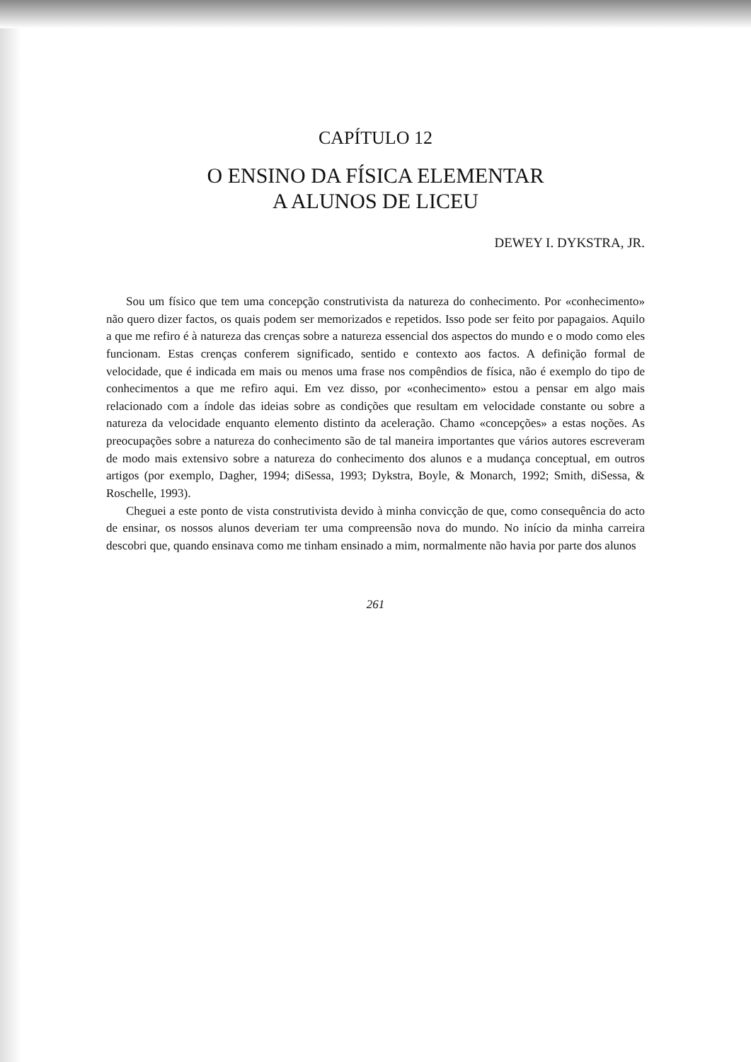CAPÍTULO 12
O ENSINO DA FÍSICA ELEMENTAR
A ALUNOS DE LICEU
DEWEY I. DYKSTRA, JR.
Sou um físico que tem uma concepção construtivista da natureza do conhecimento. Por «conhecimento» não quero dizer factos, os quais podem ser memorizados e repetidos. Isso pode ser feito por papagaios. Aquilo a que me refiro é à natureza das crenças sobre a natureza essencial dos aspectos do mundo e o modo como eles funcionam. Estas crenças conferem significado, sentido e contexto aos factos. A definição formal de velocidade, que é indicada em mais ou menos uma frase nos compêndios de física, não é exemplo do tipo de conhecimentos a que me refiro aqui. Em vez disso, por «conhecimento» estou a pensar em algo mais relacionado com a índole das ideias sobre as condições que resultam em velocidade constante ou sobre a natureza da velocidade enquanto elemento distinto da aceleração. Chamo «concepções» a estas noções. As preocupações sobre a natureza do conhecimento são de tal maneira importantes que vários autores escreveram de modo mais extensivo sobre a natureza do conhecimento dos alunos e a mudança conceptual, em outros artigos (por exemplo, Dagher, 1994; diSessa, 1993; Dykstra, Boyle, & Monarch, 1992; Smith, diSessa, & Roschelle, 1993).
Cheguei a este ponto de vista construtivista devido à minha convicção de que, como consequência do acto de ensinar, os nossos alunos deveriam ter uma compreensão nova do mundo. No início da minha carreira descobri que, quando ensinava como me tinham ensinado a mim, normalmente não havia por parte dos alunos
261